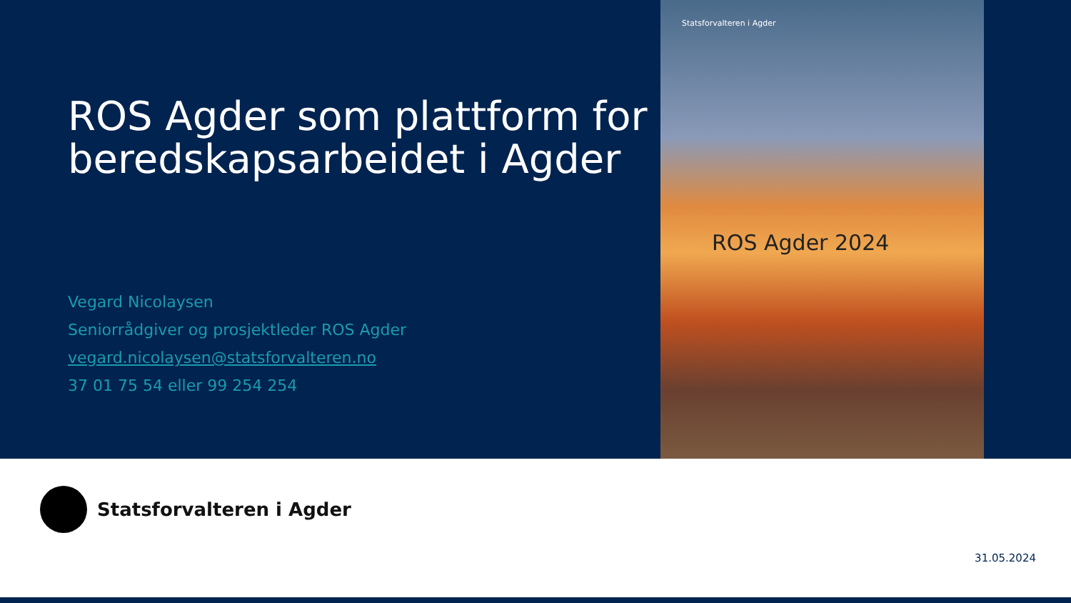ROS Agder som plattform for beredskapsarbeidet i Agder
Vegard Nicolaysen
Seniorrådgiver og prosjektleder ROS Agder
vegard.nicolaysen@statsforvalteren.no
37 01 75 54 eller 99 254 254
Statsforvalteren i Agder
ROS Agder 2024
Statsforvalteren i Agder
31.05.2024